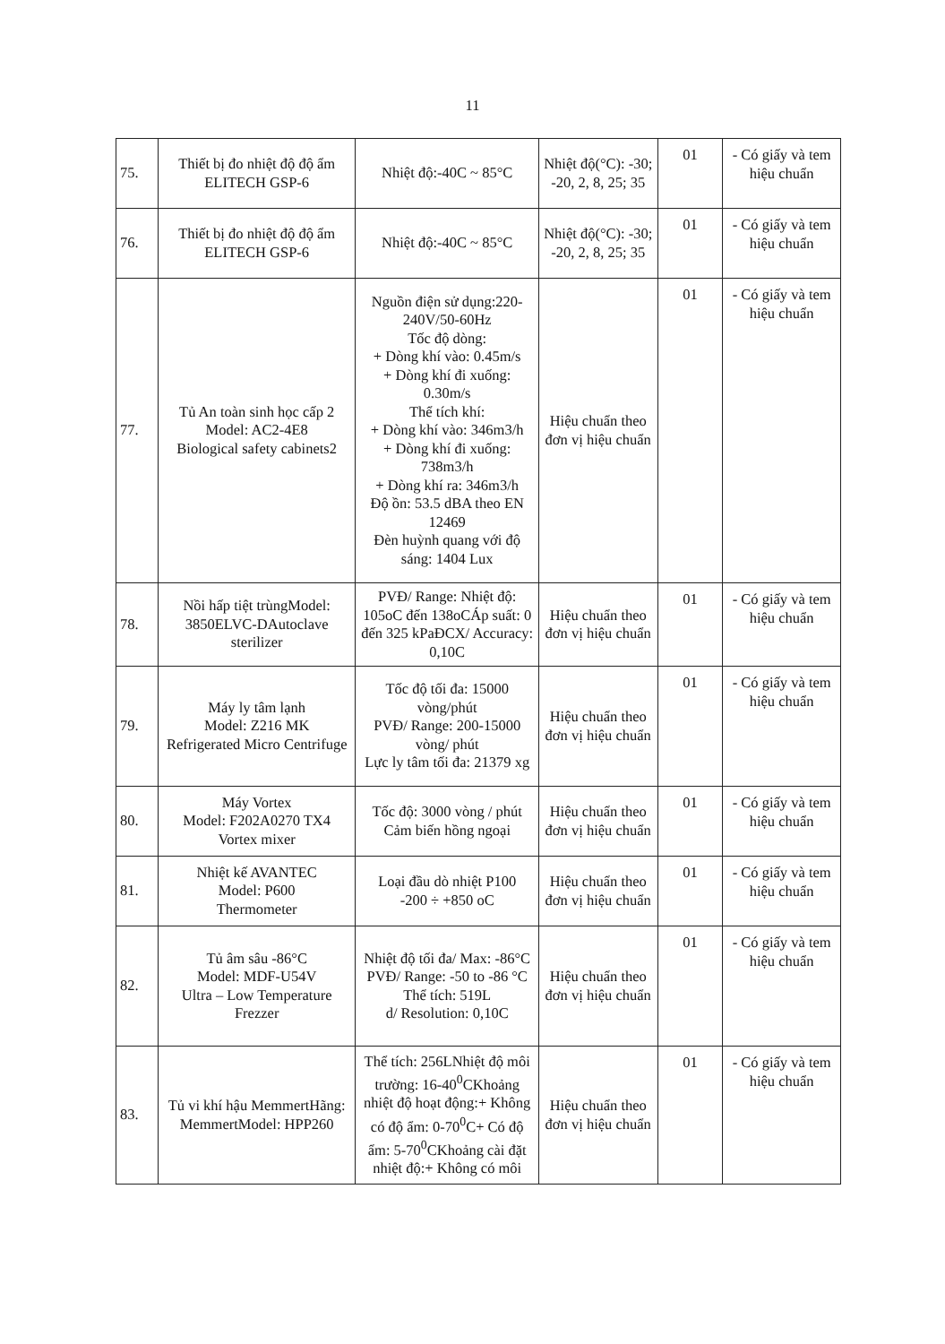11
| 75. | Thiết bị đo nhiệt độ độ ẩm ELITECH GSP-6 | Nhiệt độ:-40C ~ 85°C | Nhiệt độ(°C): -30; -20, 2, 8, 25; 35 | 01 | - Có giấy và tem hiệu chuẩn |
| 76. | Thiết bị đo nhiệt độ độ ẩm ELITECH GSP-6 | Nhiệt độ:-40C ~ 85°C | Nhiệt độ(°C): -30; -20, 2, 8, 25; 35 | 01 | - Có giấy và tem hiệu chuẩn |
| 77. | Tủ An toàn sinh học cấp 2 Model: AC2-4E8 Biological safety cabinets2 | Nguồn điện sử dụng:220-240V/50-60Hz Tốc độ dòng: + Dòng khí vào: 0.45m/s + Dòng khí đi xuống: 0.30m/s Thể tích khí: + Dòng khí vào: 346m3/h + Dòng khí đi xuống: 738m3/h + Dòng khí ra: 346m3/h Độ ồn: 53.5 dBA theo EN 12469 Đèn huỳnh quang với độ sáng: 1404 Lux | Hiệu chuẩn theo đơn vị hiệu chuẩn | 01 | - Có giấy và tem hiệu chuẩn |
| 78. | Nồi hấp tiệt trùngModel: 3850ELVC-DAutoclave sterilizer | PVĐ/ Range: Nhiệt độ: 105oC đến 138oCÁp suất: 0 đến 325 kPaĐCX/ Accuracy: 0,10C | Hiệu chuẩn theo đơn vị hiệu chuẩn | 01 | - Có giấy và tem hiệu chuẩn |
| 79. | Máy ly tâm lạnh Model: Z216 MK Refrigerated Micro Centrifuge | Tốc độ tối đa: 15000 vòng/phút PVĐ/ Range: 200-15000 vòng/ phút Lực ly tâm tối đa: 21379 xg | Hiệu chuẩn theo đơn vị hiệu chuẩn | 01 | - Có giấy và tem hiệu chuẩn |
| 80. | Máy Vortex Model: F202A0270 TX4 Vortex mixer | Tốc độ: 3000 vòng / phút Cảm biến hồng ngoại | Hiệu chuẩn theo đơn vị hiệu chuẩn | 01 | - Có giấy và tem hiệu chuẩn |
| 81. | Nhiệt kế AVANTEC Model: P600 Thermometer | Loại đầu dò nhiệt P100 -200 ÷ +850 oC | Hiệu chuẩn theo đơn vị hiệu chuẩn | 01 | - Có giấy và tem hiệu chuẩn |
| 82. | Tủ âm sâu -86°C Model: MDF-U54V Ultra – Low Temperature Frezzer | Nhiệt độ tối đa/ Max: -86°C PVĐ/ Range: -50 to -86 °C Thể tích: 519L d/ Resolution: 0,10C | Hiệu chuẩn theo đơn vị hiệu chuẩn | 01 | - Có giấy và tem hiệu chuẩn |
| 83. | Tủ vi khí hậu MemmertHãng: MemmertModel: HPP260 | Thể tích: 256LNhiệt độ môi trường: 16-40<sup>0</sup>CKhoảng nhiệt độ hoạt động:+ Không có độ ẩm: 0-70<sup>0</sup>C+ Có độ ẩm: 5-70<sup>0</sup>CKhoảng cài đặt nhiệt độ:+ Không có môi | Hiệu chuẩn theo đơn vị hiệu chuẩn | 01 | - Có giấy và tem hiệu chuẩn |